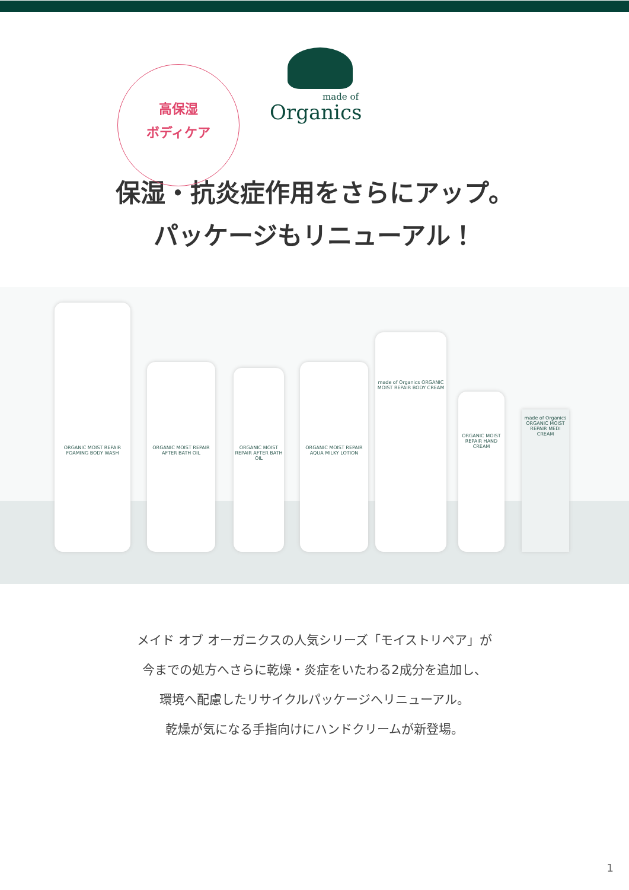高保湿
ボディケア
made of
Organics
保湿・抗炎症作用をさらにアップ。
パッケージもリニューアル！
ORGANIC MOIST REPAIR FOAMING BODY WASH
ORGANIC MOIST REPAIR AFTER BATH OIL
ORGANIC MOIST REPAIR AFTER BATH OIL
ORGANIC MOIST REPAIR AQUA MILKY LOTION
made of Organics ORGANIC MOIST REPAIR BODY CREAM
ORGANIC MOIST REPAIR HAND CREAM
made of Organics ORGANIC MOIST REPAIR MEDI CREAM
メイド オブ オーガニクスの人気シリーズ「モイストリペア」が
今までの処方へさらに乾燥・炎症をいたわる2成分を追加し、
環境へ配慮したリサイクルパッケージへリニューアル。
乾燥が気になる手指向けにハンドクリームが新登場。
1